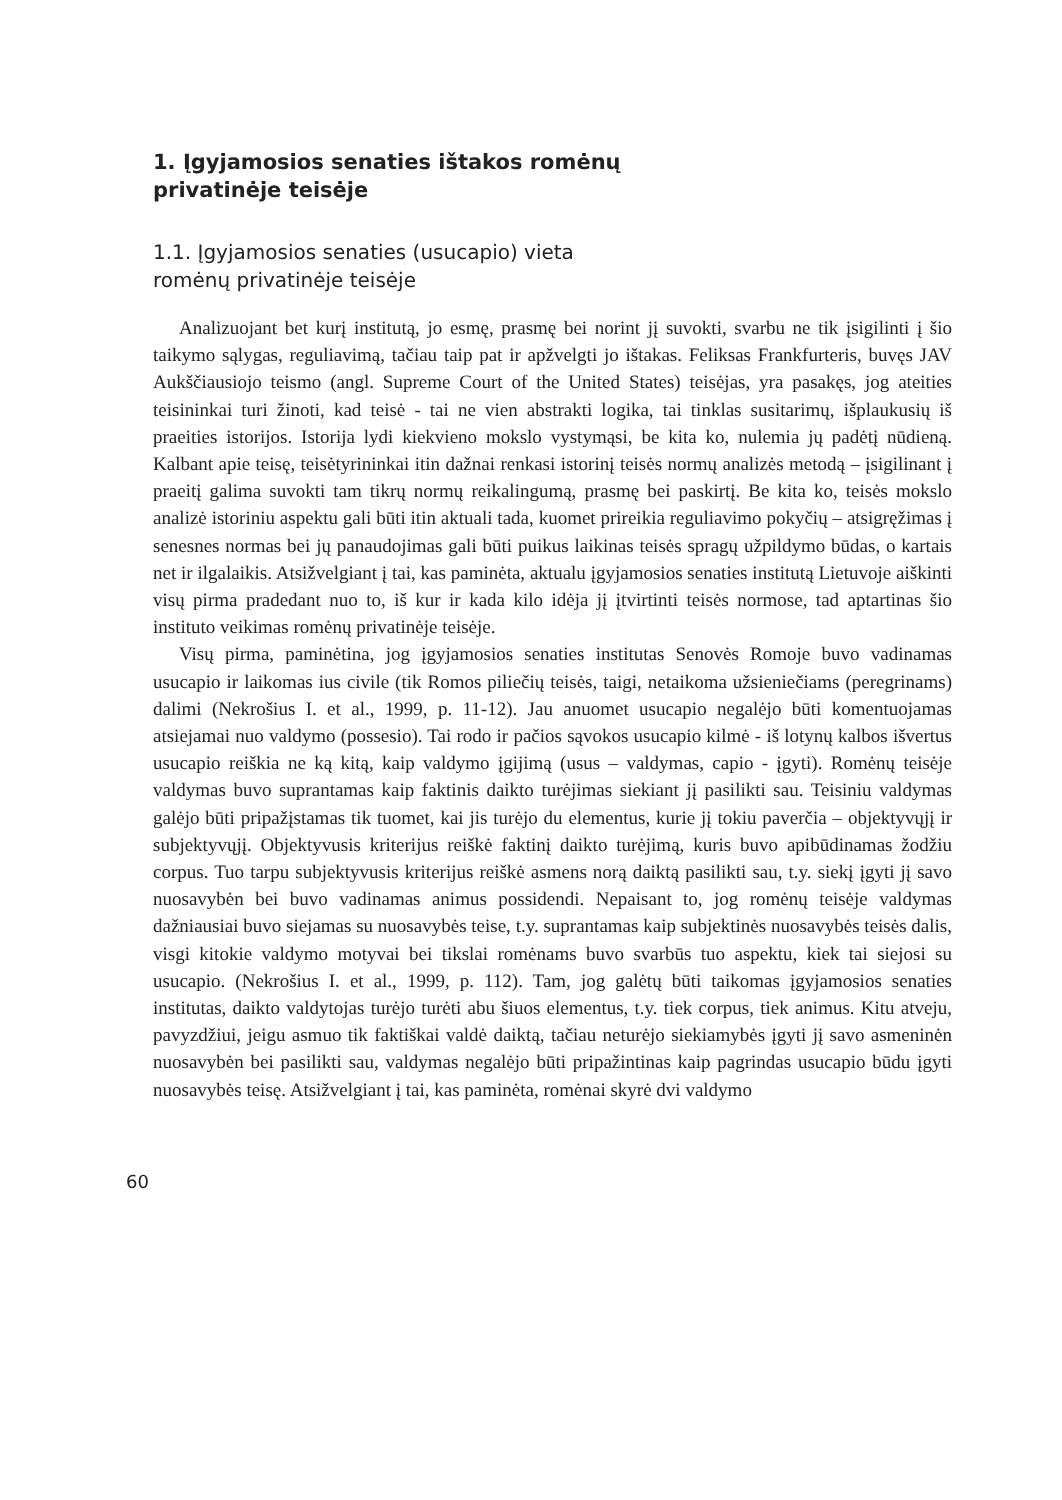1. Įgyjamosios senaties ištakos romėnų privatinėje teisėje
1.1. Įgyjamosios senaties (usucapio) vieta romėnų privatinėje teisėje
Analizuojant bet kurį institutą, jo esmę, prasmę bei norint jį suvokti, svarbu ne tik įsigilinti į šio taikymo sąlygas, reguliavimą, tačiau taip pat ir apžvelgti jo ištakas. Feliksas Frankfurteris, buvęs JAV Aukščiausiojo teismo (angl. Supreme Court of the United States) teisėjas, yra pasakęs, jog ateities teisininkai turi žinoti, kad teisė - tai ne vien abstrakti logika, tai tinklas susitarimų, išplaukusių iš praeities istorijos. Istorija lydi kiekvieno mokslo vystymąsi, be kita ko, nulemia jų padėtį nūdieną. Kalbant apie teisę, teisėtyrininkai itin dažnai renkasi istorinį teisės normų analizės metodą – įsigilinant į praeitį galima suvokti tam tikrų normų reikalingumą, prasmę bei paskirtį. Be kita ko, teisės mokslo analizė istoriniu aspektu gali būti itin aktuali tada, kuomet prireikia reguliavimo pokyčių – atsigręžimas į senesnes normas bei jų panaudojimas gali būti puikus laikinas teisės spragų užpildymo būdas, o kartais net ir ilgalaikis. Atsižvelgiant į tai, kas paminėta, aktualu įgyjamosios senaties institutą Lietuvoje aiškinti visų pirma pradedant nuo to, iš kur ir kada kilo idėja jį įtvirtinti teisės normose, tad aptartinas šio instituto veikimas romėnų privatinėje teisėje.
Visų pirma, paminėtina, jog įgyjamosios senaties institutas Senovės Romoje buvo vadinamas usucapio ir laikomas ius civile (tik Romos piliečių teisės, taigi, netaikoma užsieniečiams (peregrinams) dalimi (Nekrošius I. et al., 1999, p. 11-12). Jau anuomet usucapio negalėjo būti komentuojamas atsiejamai nuo valdymo (possesio). Tai rodo ir pačios sąvokos usucapio kilmė - iš lotynų kalbos išvertus usucapio reiškia ne ką kitą, kaip valdymo įgijimą (usus – valdymas, capio - įgyti). Romėnų teisėje valdymas buvo suprantamas kaip faktinis daikto turėjimas siekiant jį pasilikti sau. Teisiniu valdymas galėjo būti pripažįstamas tik tuomet, kai jis turėjo du elementus, kurie jį tokiu paverčia – objektyvųjį ir subjektyvųjį. Objektyvusis kriterijus reiškė faktinį daikto turėjimą, kuris buvo apibūdinamas žodžiu corpus. Tuo tarpu subjektyvusis kriterijus reiškė asmens norą daiktą pasilikti sau, t.y. siekį įgyti jį savo nuosavybėn bei buvo vadinamas animus possidendi. Nepaisant to, jog romėnų teisėje valdymas dažniausiai buvo siejamas su nuosavybės teise, t.y. suprantamas kaip subjektinės nuosavybės teisės dalis, visgi kitokie valdymo motyvai bei tikslai romėnams buvo svarbūs tuo aspektu, kiek tai siejosi su usucapio. (Nekrošius I. et al., 1999, p. 112). Tam, jog galėtų būti taikomas įgyjamosios senaties institutas, daikto valdytojas turėjo turėti abu šiuos elementus, t.y. tiek corpus, tiek animus. Kitu atveju, pavyzdžiui, jeigu asmuo tik faktiškai valdė daiktą, tačiau neturėjo siekiamybės įgyti jį savo asmeninėn nuosavybėn bei pasilikti sau, valdymas negalėjo būti pripažintinas kaip pagrindas usucapio būdu įgyti nuosavybės teisę. Atsižvelgiant į tai, kas paminėta, romėnai skyrė dvi valdymo
60